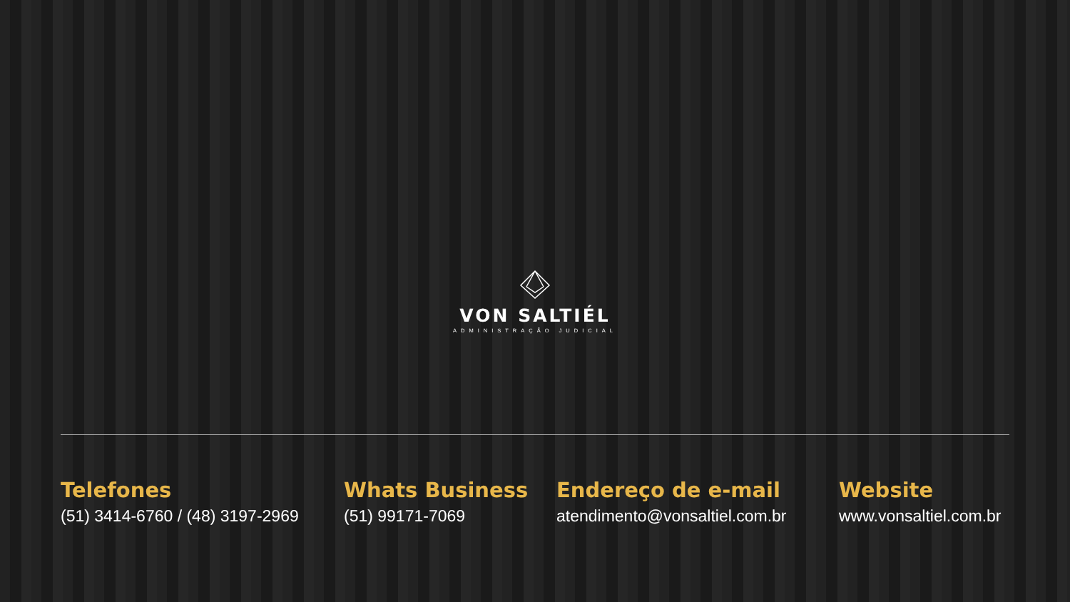VON SALTIÉL
ADMINISTRAÇÃO JUDICIAL
Telefones
(51) 3414-6760 / (48) 3197-2969
Whats Business
(51) 99171-7069
Endereço de e-mail
atendimento@vonsaltiel.com.br
Website
www.vonsaltiel.com.br